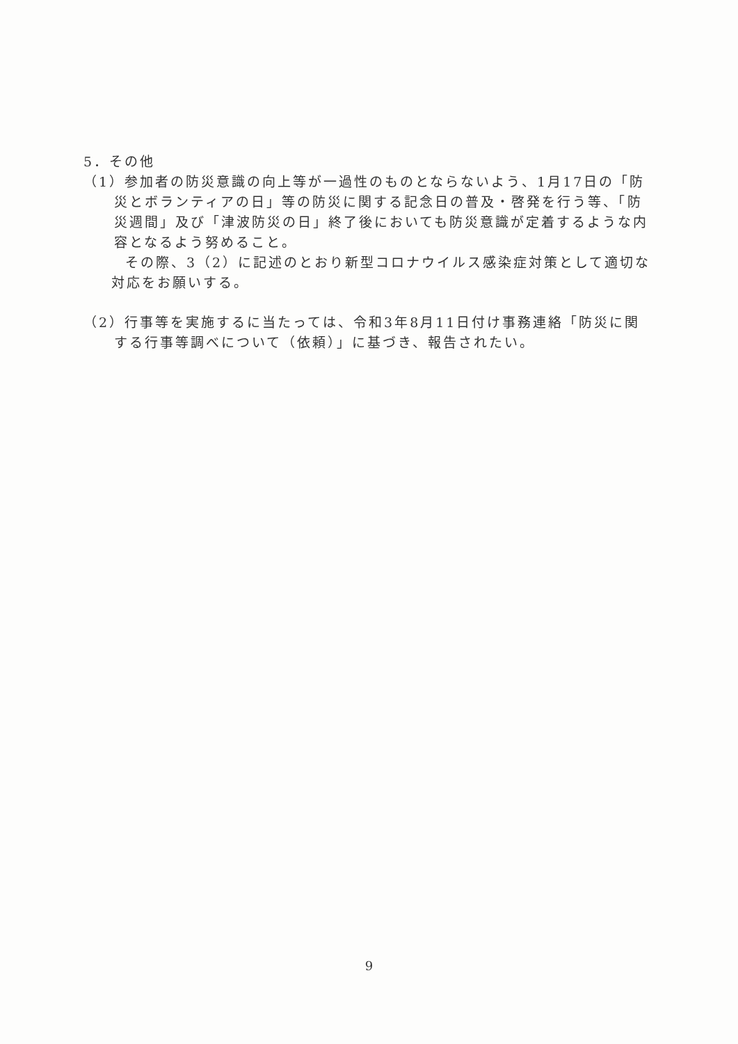5．その他
（1）参加者の防災意識の向上等が一過性のものとならないよう、1月17日の「防災とボランティアの日」等の防災に関する記念日の普及・啓発を行う等、「防災週間」及び「津波防災の日」終了後においても防災意識が定着するような内容となるよう努めること。
その際、3（2）に記述のとおり新型コロナウイルス感染症対策として適切な対応をお願いする。
（2）行事等を実施するに当たっては、令和3年8月11日付け事務連絡「防災に関する行事等調べについて（依頼）」に基づき、報告されたい。
9